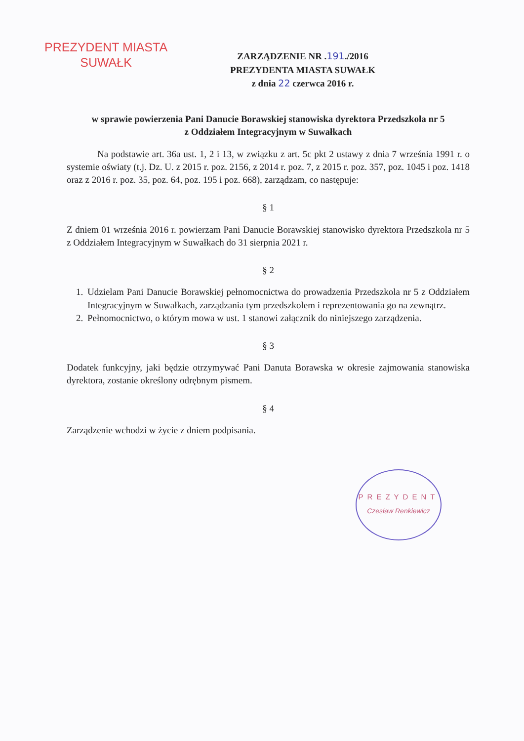PREZYDENT MIASTA
SUWAŁK
ZARZĄDZENIE NR .191./2016
PREZYDENTA MIASTA SUWAŁK
z dnia 22 czerwca 2016 r.
w sprawie powierzenia Pani Danucie Borawskiej stanowiska dyrektora Przedszkola nr 5
z Oddziałem Integracyjnym w Suwałkach
Na podstawie art. 36a ust. 1, 2 i 13, w związku z art. 5c pkt 2 ustawy z dnia 7 września 1991 r. o systemie oświaty (t.j. Dz. U. z 2015 r. poz. 2156, z 2014 r. poz. 7, z 2015 r. poz. 357, poz. 1045 i poz. 1418 oraz z 2016 r. poz. 35, poz. 64, poz. 195 i poz. 668), zarządzam, co następuje:
§ 1
Z dniem 01 września 2016 r. powierzam Pani Danucie Borawskiej stanowisko dyrektora Przedszkola nr 5 z Oddziałem Integracyjnym w Suwałkach do 31 sierpnia 2021 r.
§ 2
1. Udzielam Pani Danucie Borawskiej pełnomocnictwa do prowadzenia Przedszkola nr 5 z Oddziałem Integracyjnym w Suwałkach, zarządzania tym przedszkolem i reprezentowania go na zewnątrz.
2. Pełnomocnictwo, o którym mowa w ust. 1 stanowi załącznik do niniejszego zarządzenia.
§ 3
Dodatek funkcyjny, jaki będzie otrzymywać Pani Danuta Borawska w okresie zajmowania stanowiska dyrektora, zostanie określony odrębnym pismem.
§ 4
Zarządzenie wchodzi w życie z dniem podpisania.
PREZYDENT
Czesław Renkiewicz